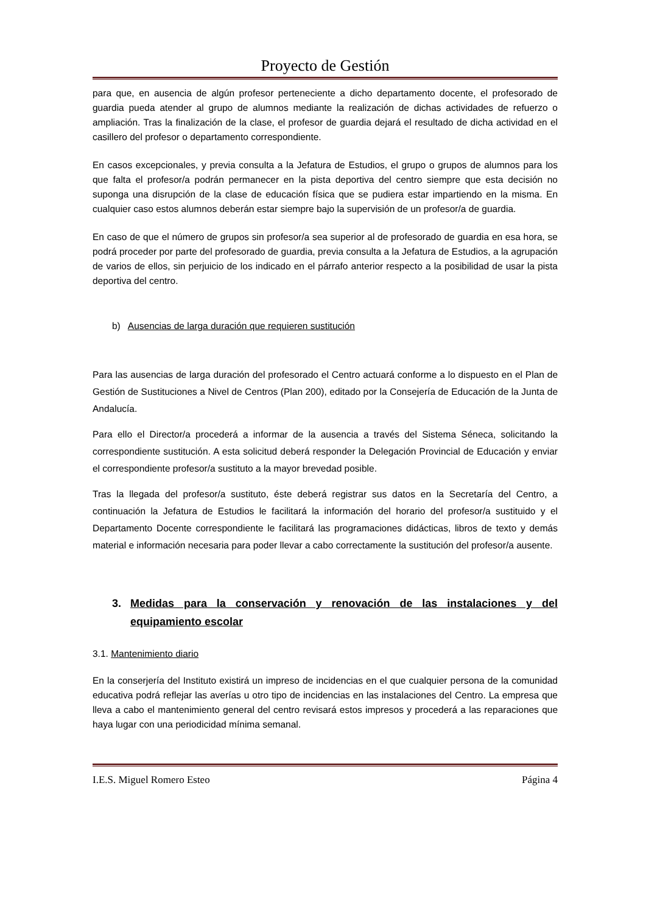Proyecto de Gestión
para que, en ausencia de algún profesor perteneciente a dicho departamento docente, el profesorado de guardia pueda atender al grupo de alumnos mediante la realización de dichas actividades de refuerzo o ampliación. Tras la finalización de la clase, el profesor de guardia dejará el resultado de dicha actividad en el casillero del profesor o departamento correspondiente.
En casos excepcionales, y previa consulta a la Jefatura de Estudios, el grupo o grupos de alumnos para los que falta el profesor/a podrán permanecer en la pista deportiva del centro siempre que esta decisión no suponga una disrupción de la clase de educación física que se pudiera estar impartiendo en la misma. En cualquier caso estos alumnos deberán estar siempre bajo la supervisión de un profesor/a de guardia.
En caso de que el número de grupos sin profesor/a sea superior al de profesorado de guardia en esa hora, se podrá proceder por parte del profesorado de guardia, previa consulta a la Jefatura de Estudios, a la agrupación de varios de ellos, sin perjuicio de los indicado en el párrafo anterior respecto a la posibilidad de usar la pista deportiva del centro.
b) Ausencias de larga duración que requieren sustitución
Para las ausencias de larga duración del profesorado el Centro actuará conforme a lo dispuesto en el Plan de Gestión de Sustituciones a Nivel de Centros (Plan 200), editado por la Consejería de Educación de la Junta de Andalucía.
Para ello el Director/a procederá a informar de la ausencia a través del Sistema Séneca, solicitando la correspondiente sustitución. A esta solicitud deberá responder la Delegación Provincial de Educación y enviar el correspondiente profesor/a sustituto a la mayor brevedad posible.
Tras la llegada del profesor/a sustituto, éste deberá registrar sus datos en la Secretaría del Centro, a continuación la Jefatura de Estudios le facilitará la información del horario del profesor/a sustituido y el Departamento Docente correspondiente le facilitará las programaciones didácticas, libros de texto y demás material e información necesaria para poder llevar a cabo correctamente la sustitución del profesor/a ausente.
3. Medidas para la conservación y renovación de las instalaciones y del equipamiento escolar
3.1. Mantenimiento diario
En la conserjería del Instituto existirá un impreso de incidencias en el que cualquier persona de la comunidad educativa podrá reflejar las averías u otro tipo de incidencias en las instalaciones del Centro. La empresa que lleva a cabo el mantenimiento general del centro revisará estos impresos y procederá a las reparaciones que haya lugar con una periodicidad mínima semanal.
I.E.S. Miguel Romero Esteo Página 4